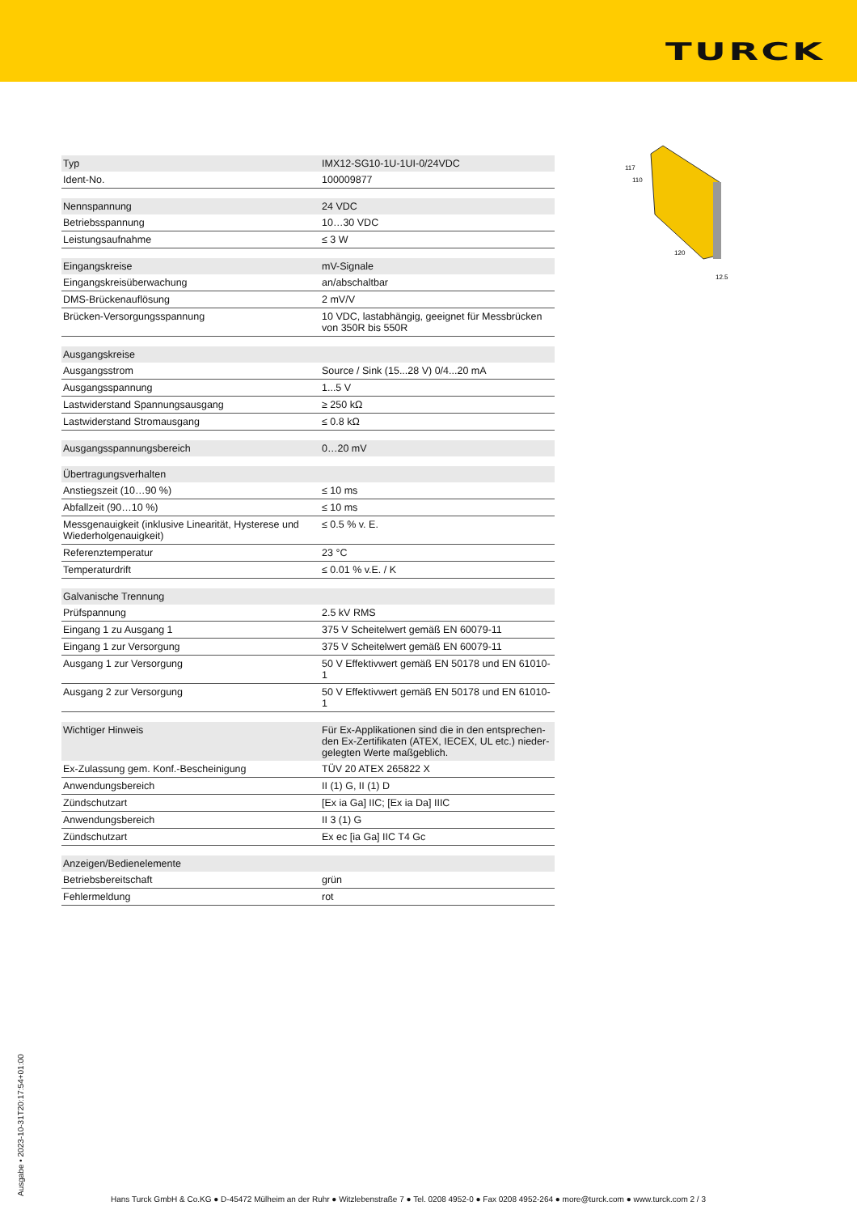TURCK
117
110
120
12.5
| Typ | IMX12-SG10-1U-1UI-0/24VDC |
| Ident-No. | 100009877 |
| Nennspannung | 24 VDC |
| Betriebsspannung | 10…30 VDC |
| Leistungsaufnahme | ≤ 3 W |
| Eingangskreise | mV-Signale |
| Eingangskreisüberwachung | an/abschaltbar |
| DMS-Brückenauflösung | 2 mV/V |
| Brücken-Versorgungsspannung | 10 VDC, lastabhängig, geeignet für Messbrücken von 350R bis 550R |
| Ausgangskreise | |
| Ausgangsstrom | Source / Sink (15...28 V) 0/4...20 mA |
| Ausgangsspannung | 1...5 V |
| Lastwiderstand Spannungsausgang | ≥ 250 kΩ |
| Lastwiderstand Stromausgang | ≤ 0.8 kΩ |
| Ausgangsspannungsbereich | 0…20 mV |
| Übertragungsverhalten | |
| Anstiegszeit (10…90 %) | ≤ 10 ms |
| Abfallzeit (90…10 %) | ≤ 10 ms |
| Messgenauigkeit (inklusive Linearität, Hysterese und Wiederholgenauigkeit) | ≤ 0.5 % v. E. |
| Referenztemperatur | 23 °C |
| Temperaturdrift | ≤ 0.01 % v.E. / K |
| Galvanische Trennung | |
| Prüfspannung | 2.5 kV RMS |
| Eingang 1 zu Ausgang 1 | 375 V Scheitelwert gemäß EN 60079-11 |
| Eingang 1 zur Versorgung | 375 V Scheitelwert gemäß EN 60079-11 |
| Ausgang 1 zur Versorgung | 50 V Effektivwert gemäß EN 50178 und EN 61010-1 |
| Ausgang 2 zur Versorgung | 50 V Effektivwert gemäß EN 50178 und EN 61010-1 |
| Wichtiger Hinweis | Für Ex-Applikationen sind die in den entsprechen-den Ex-Zertifikaten (ATEX, IECEX, UL etc.) nieder-gelegten Werte maßgeblich. |
| Ex-Zulassung gem. Konf.-Bescheinigung | TÜV 20 ATEX 265822 X |
| Anwendungsbereich | II (1) G, II (1) D |
| Zündschutzart | [Ex ia Ga] IIC; [Ex ia Da] IIIC |
| Anwendungsbereich | II 3 (1) G |
| Zündschutzart | Ex ec [ia Ga] IIC T4 Gc |
| Anzeigen/Bedienelemente | |
| Betriebsbereitschaft | grün |
| Fehlermeldung | rot |
Ausgabe • 2023-10-31T20:17:54+01:00
Hans Turck GmbH & Co.KG ● D-45472 Mülheim an der Ruhr ● Witzlebenstraße 7 ● Tel. 0208 4952-0 ● Fax 0208 4952-264 ● more@turck.com ● www.turck.com 2 / 3